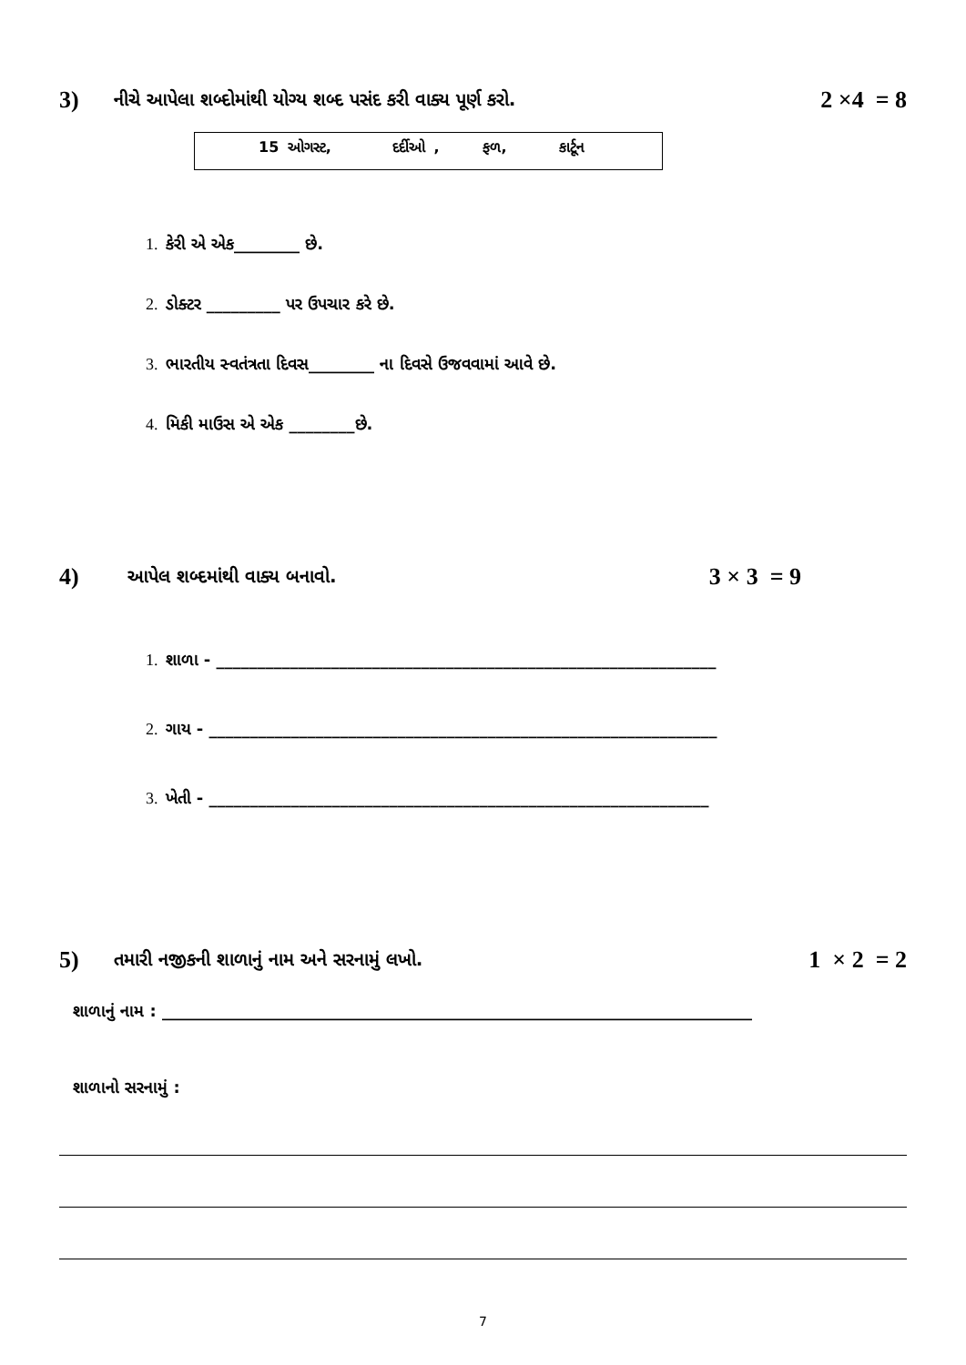3)
નીચે આપેલા શબ્દોમાંથી યોગ્ય શબ્દ પસંદ કરી વાક્ય પૂર્ણ કરો.
2 ×4 = 8
15 ઓગસ્ટ, દર્દીઓ , ફળ, કાર્ટૂન
1. કેરી એ એક________ છે.
2. ડોક્ટર _________ પર ઉપચાર કરે છે.
3. ભારતીય સ્વતંત્રતા દિવસ________ ના દિવસે ઉજવવામાં આવે છે.
4. મિકી માઉસ એ એક ________છે.
4)
આપેલ શબ્દમાંથી વાક્ય બનાવો.
3 × 3 = 9
1. શાળા - _____________________________________________________________
2. ગાય - ______________________________________________________________
3. ખેતી - _____________________________________________________________
5)
તમારી નજીકની શાળાનું નામ અને સરનામું લખો.
1 × 2 = 2
શાળાનું નામ : ________________________________________________________________________
શાળાનો સરનામું :
7